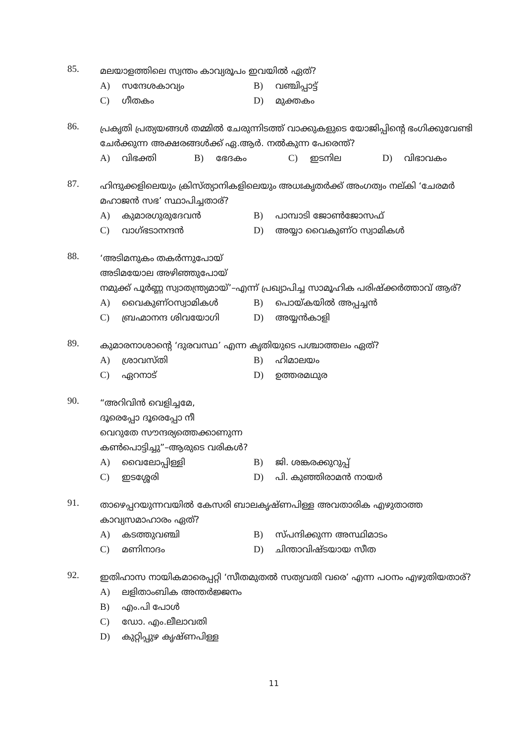85.
മലയാളത്തിലെ സ്വന്തം കാവ്യരൂപം ഇവയിൽ ഏത്?
A) സന്ദേശകാവ്യം B) വഞ്ചിപ്പാട്ട്
C) ഗീതകം D) മുക്തകം
86.
പ്രകൃതി പ്രത്യയങ്ങൾ തമ്മിൽ ചേരുന്നിടത്ത് വാക്കുകളുടെ യോജിപ്പിന്റെ ഭംഗിക്കുവേണ്ടി ചേർക്കുന്ന അക്ഷരങ്ങൾക്ക് ഏ.ആർ. നൽകുന്ന പേരെന്ത്?
A) വിഭക്തി B) ഭേദകം C) ഇടനില D) വിഭാവകം
87.
ഹിന്ദുക്കളിലെയും ക്രിസ്ത്യാനികളിലെയും അധഃകൃതർക്ക് അംഗത്വം നല്കി ‘ചേരമർ മഹാജൻ സഭ’ സ്ഥാപിച്ചതാര്?
A) കുമാരഗുരുദേവൻ B) പാമ്പാടി ജോൺജോസഫ്
C) വാഗ്ഭടാനന്ദൻ D) അയ്യാ വൈകുണ്ഠ സ്വാമികൾ
88.
‘അടിമനുകം തകർന്നുപോയ്
അടിമയോല അഴിഞ്ഞുപോയ്
നമുക്ക് പൂർണ്ണ സ്വാതന്ത്ര്യമായ്’–എന്ന് പ്രഖ്യാപിച്ച സാമൂഹിക പരിഷ്ക്കർത്താവ് ആര്?
A) വൈകുണ്ഠസ്വാമികൾ B) പൊയ്കയിൽ അപ്പച്ചൻ
C) ബ്രഹ്മാനന്ദ ശിവയോഗി D) അയ്യൻകാളി
89.
കുമാരനാശാന്റെ ‘ദുരവസ്ഥ’ എന്ന കൃതിയുടെ പശ്ചാത്തലം ഏത്?
A) ശ്രാവസ്തി B) ഹിമാലയം
C) ഏറനാട് D) ഉത്തരമഥുര
90.
“അറിവിൻ വെളിച്ചമേ,
ദൂരെപ്പോ ദൂരെപ്പോ നീ
വെറുതേ സൗന്ദര്യത്തെക്കാണുന്ന
കൺപൊട്ടിച്ചു”–ആരുടെ വരികൾ?
A) വൈലോപ്പിള്ളി B) ജി. ശങ്കരക്കുറുപ്പ്
C) ഇടശ്ശേരി D) പി. കുഞ്ഞിരാമൻ നായർ
91.
താഴെപ്പറയുന്നവയിൽ കേസരി ബാലകൃഷ്ണപിള്ള അവതാരിക എഴുതാത്ത കാവ്യസമാഹാരം ഏത്?
A) കടത്തുവഞ്ചി B) സ്പന്ദിക്കുന്ന അസ്ഥിമാടം
C) മണിനാദം D) ചിന്താവിഷ്ടയായ സീത
92.
ഇതിഹാസ നായികമാരെപ്പറ്റി ‘സീതമുതൽ സത്യവതി വരെ’ എന്ന പഠനം എഴുതിയതാര്?
A) ലളിതാംബിക അന്തർജ്ജനം
B) എം.പി പോൾ
C) ഡോ. എം.ലീലാവതി
D) കുറ്റിപ്പുഴ കൃഷ്ണപിള്ള
11